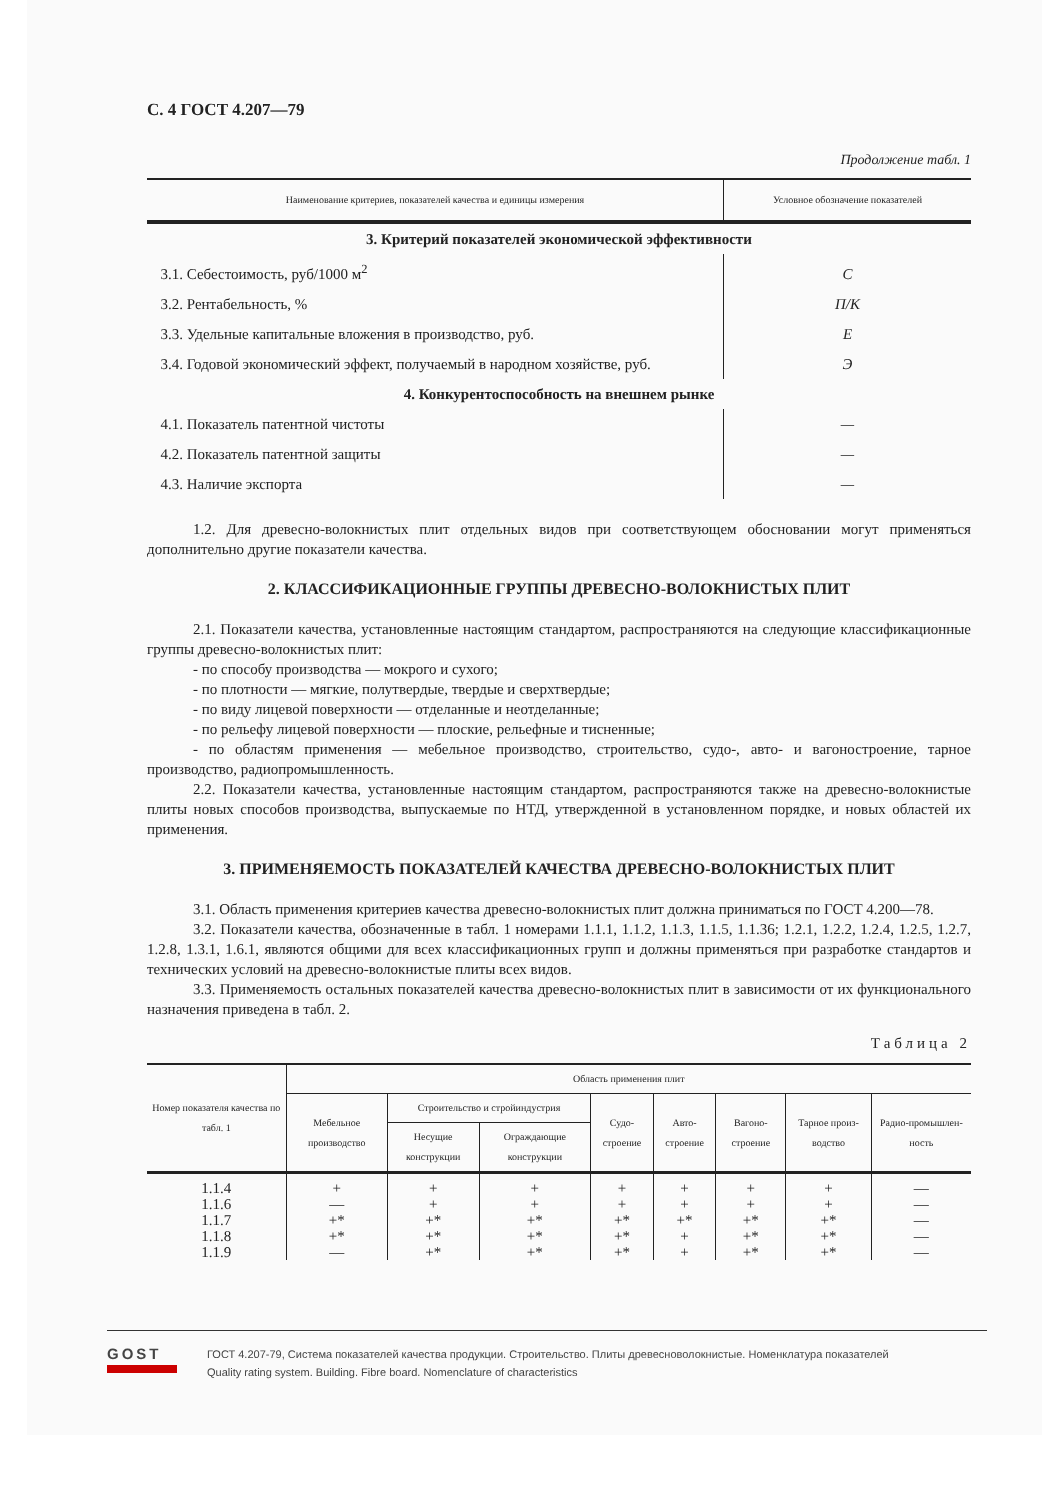С. 4 ГОСТ 4.207—79
Продолжение табл. 1
| Наименование критериев, показателей качества и единицы измерения | Условное обозначение показателей |
| --- | --- |
| 3. Критерий показателей экономической эффективности | |
| 3.1. Себестоимость, руб/1000 м<sup>2</sup> | C |
| 3.2. Рентабельность, % | П/К |
| 3.3. Удельные капитальные вложения в производство, руб. | E |
| 3.4. Годовой экономический эффект, получаемый в народном хозяйстве, руб. | Э |
| 4. Конкурентоспособность на внешнем рынке | |
| 4.1. Показатель патентной чистоты | — |
| 4.2. Показатель патентной защиты | — |
| 4.3. Наличие экспорта | — |
1.2. Для древесно-волокнистых плит отдельных видов при соответствующем обосновании могут применяться дополнительно другие показатели качества.
2. КЛАССИФИКАЦИОННЫЕ ГРУППЫ ДРЕВЕСНО-ВОЛОКНИСТЫХ ПЛИТ
2.1. Показатели качества, установленные настоящим стандартом, распространяются на следующие классификационные группы древесно-волокнистых плит:
- по способу производства — мокрого и сухого;
- по плотности — мягкие, полутвердые, твердые и сверхтвердые;
- по виду лицевой поверхности — отделанные и неотделанные;
- по рельефу лицевой поверхности — плоские, рельефные и тисненные;
- по областям применения — мебельное производство, строительство, судо-, авто- и вагоностроение, тарное производство, радиопромышленность.
2.2. Показатели качества, установленные настоящим стандартом, распространяются также на древесно-волокнистые плиты новых способов производства, выпускаемые по НТД, утвержденной в установленном порядке, и новых областей их применения.
3. ПРИМЕНЯЕМОСТЬ ПОКАЗАТЕЛЕЙ КАЧЕСТВА ДРЕВЕСНО-ВОЛОКНИСТЫХ ПЛИТ
3.1. Область применения критериев качества древесно-волокнистых плит должна приниматься по ГОСТ 4.200—78.
3.2. Показатели качества, обозначенные в табл. 1 номерами 1.1.1, 1.1.2, 1.1.3, 1.1.5, 1.1.36; 1.2.1, 1.2.2, 1.2.4, 1.2.5, 1.2.7, 1.2.8, 1.3.1, 1.6.1, являются общими для всех классификационных групп и должны применяться при разработке стандартов и технических условий на древесно-волокнистые плиты всех видов.
3.3. Применяемость остальных показателей качества древесно-волокнистых плит в зависимости от их функционального назначения приведена в табл. 2.
Таблица 2
| Номер показателя качества по табл. 1 | Область применения плит | | | | | | | |
| --- | --- | --- | --- | --- | --- | --- | --- | --- |
| | Мебельное производство | Строительство и стройиндустрия | | Судо-строение | Авто-строение | Вагоно-строение | Тарное произ-водство | Радио-промышлен-ность |
| | | Несущие конструкции | Ограждающие конструкции | | | | | |
| 1.1.4 | + | + | + | + | + | + | + | — |
| 1.1.6 | — | + | + | + | + | + | + | — |
| 1.1.7 | +* | +* | +* | +* | +* | +* | +* | — |
| 1.1.8 | +* | +* | +* | +* | + | +* | +* | — |
| 1.1.9 | — | +* | +* | +* | + | +* | +* | — |
GOST
ГОСТ 4.207-79, Система показателей качества продукции. Строительство. Плиты древесноволокнистые. Номенклатура показателей
Quality rating system. Building. Fibre board. Nomenclature of characteristics